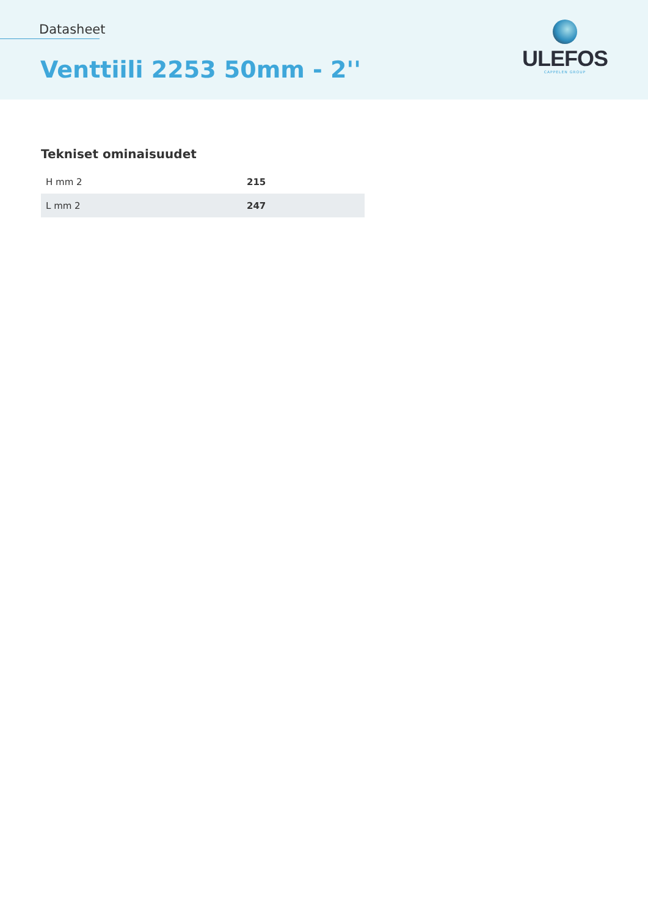Datasheet
Venttiili 2253 50mm - 2''
ULEFOS
CAPPELEN GROUP
Tekniset ominaisuudet
| H mm 2 | 215 |
| L mm 2 | 247 |